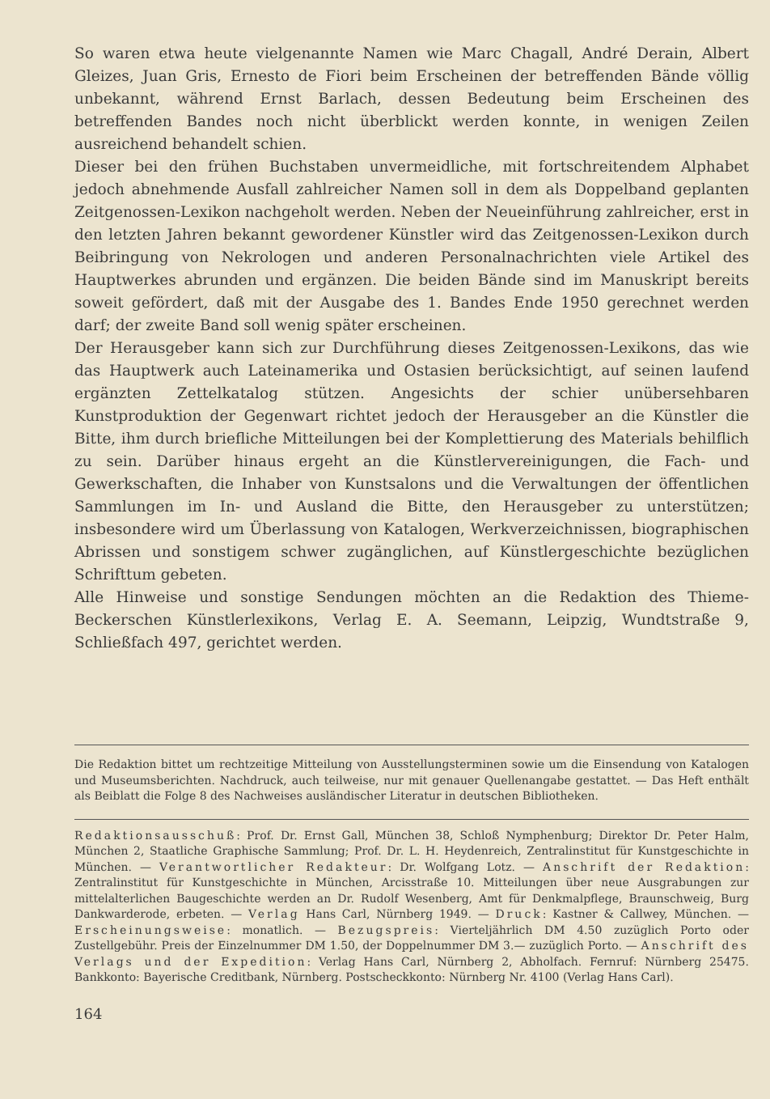So waren etwa heute vielgenannte Namen wie Marc Chagall, André Derain, Albert Gleizes, Juan Gris, Ernesto de Fiori beim Erscheinen der betreffenden Bände völlig unbekannt, während Ernst Barlach, dessen Bedeutung beim Erscheinen des betreffenden Bandes noch nicht überblickt werden konnte, in wenigen Zeilen ausreichend behandelt schien.
Dieser bei den frühen Buchstaben unvermeidliche, mit fortschreitendem Alphabet jedoch abnehmende Ausfall zahlreicher Namen soll in dem als Doppelband geplanten Zeitgenossen-Lexikon nachgeholt werden. Neben der Neueinführung zahlreicher, erst in den letzten Jahren bekannt gewordener Künstler wird das Zeitgenossen-Lexikon durch Beibringung von Nekrologen und anderen Personalnachrichten viele Artikel des Hauptwerkes abrunden und ergänzen. Die beiden Bände sind im Manuskript bereits soweit gefördert, daß mit der Ausgabe des 1. Bandes Ende 1950 gerechnet werden darf; der zweite Band soll wenig später erscheinen.
Der Herausgeber kann sich zur Durchführung dieses Zeitgenossen-Lexikons, das wie das Hauptwerk auch Lateinamerika und Ostasien berücksichtigt, auf seinen laufend ergänzten Zettelkatalog stützen. Angesichts der schier unübersehbaren Kunstproduktion der Gegenwart richtet jedoch der Herausgeber an die Künstler die Bitte, ihm durch briefliche Mitteilungen bei der Komplettierung des Materials behilflich zu sein. Darüber hinaus ergeht an die Künstlervereinigungen, die Fach- und Gewerkschaften, die Inhaber von Kunstsalons und die Verwaltungen der öffentlichen Sammlungen im In- und Ausland die Bitte, den Herausgeber zu unterstützen; insbesondere wird um Überlassung von Katalogen, Werkverzeichnissen, biographischen Abrissen und sonstigem schwer zugänglichen, auf Künstlergeschichte bezüglichen Schrifttum gebeten.
Alle Hinweise und sonstige Sendungen möchten an die Redaktion des Thieme-Beckerschen Künstlerlexikons, Verlag E. A. Seemann, Leipzig, Wundtstraße 9, Schließfach 497, gerichtet werden.
Die Redaktion bittet um rechtzeitige Mitteilung von Ausstellungsterminen sowie um die Einsendung von Katalogen und Museumsberichten. Nachdruck, auch teilweise, nur mit genauer Quellenangabe gestattet. — Das Heft enthält als Beiblatt die Folge 8 des Nachweises ausländischer Literatur in deutschen Bibliotheken.
Redaktionsausschuß: Prof. Dr. Ernst Gall, München 38, Schloß Nymphenburg; Direktor Dr. Peter Halm, München 2, Staatliche Graphische Sammlung; Prof. Dr. L. H. Heydenreich, Zentralinstitut für Kunstgeschichte in München. — Verantwortlicher Redakteur: Dr. Wolfgang Lotz. — Anschrift der Redaktion: Zentralinstitut für Kunstgeschichte in München, Arcisstraße 10. Mitteilungen über neue Ausgrabungen zur mittelalterlichen Baugeschichte werden an Dr. Rudolf Wesenberg, Amt für Denkmalpflege, Braunschweig, Burg Dankwarderode, erbeten. — Verlag Hans Carl, Nürnberg 1949. — Druck: Kastner & Callwey, München. — Erscheinungsweise: monatlich. — Bezugspreis: Vierteljährlich DM 4.50 zuzüglich Porto oder Zustellgebühr. Preis der Einzelnummer DM 1.50, der Doppelnummer DM 3.— zuzüglich Porto. — Anschrift des Verlags und der Expedition: Verlag Hans Carl, Nürnberg 2, Abholfach. Fernruf: Nürnberg 25475. Bankkonto: Bayerische Creditbank, Nürnberg. Postscheckkonto: Nürnberg Nr. 4100 (Verlag Hans Carl).
164